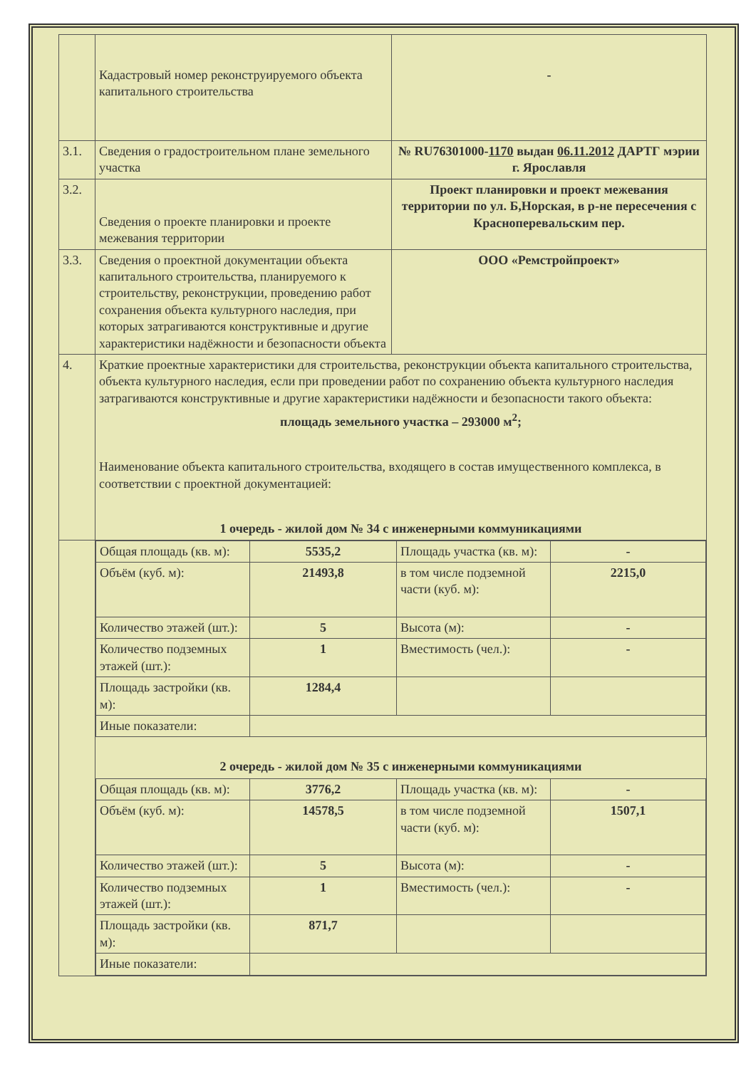| | Кадастровый номер реконструируемого объекта капитального строительства | - |
| 3.1. | Сведения о градостроительном плане земельного участка | № RU76301000- 1170 выдан 06.11.2012 ДАРТГ мэрии г. Ярославля |
| 3.2. | Сведения о проекте планировки и проекте межевания территории | Проект планировки и проект межевания территории по ул. Б,Норская, в р-не пересечения с Красноперевальским пер. |
| 3.3. | Сведения о проектной документации объекта капитального строительства, планируемого к строительству, реконструкции, проведению работ сохранения объекта культурного наследия, при которых затрагиваются конструктивные и другие характеристики надёжности и безопасности объекта | ООО «Ремстройпроект» |
| 4. | Краткие проектные характеристики для строительства, реконструкции объекта капитального строительства, объекта культурного наследия, если при проведении работ по сохранению объекта культурного наследия затрагиваются конструктивные и другие характеристики надёжности и безопасности такого объекта: площадь земельного участка – 293000 м<sup>2</sup>; Наименование объекта капитального строительства, входящего в состав имущественного комплекса, в соответствии с проектной документацией: 1 очередь - жилой дом № 34 с инженерными коммуникациями | |
| | / Общая площадь (кв. м): / 5535,2 / Площадь участка (кв. м): / - / / Объём (куб. м): / 21493,8 / в том числе подземной части (куб. м): / 2215,0 / / Количество этажей (шт.): / 5 / Высота (м): / - / / Количество подземных этажей (шт.): / 1 / Вместимость (чел.): / - / / Площадь застройки (кв. м): / 1284,4 / / / / Иные показатели: / / / / 2 очередь - жилой дом № 35 с инженерными коммуникациями / Общая площадь (кв. м): / 3776,2 / Площадь участка (кв. м): / - / / Объём (куб. м): / 14578,5 / в том числе подземной части (куб. м): / 1507,1 / / Количество этажей (шт.): / 5 / Высота (м): / - / / Количество подземных этажей (шт.): / 1 / Вместимость (чел.): / - / / Площадь застройки (кв. м): / 871,7 / / / / Иные показатели: / / / / | |